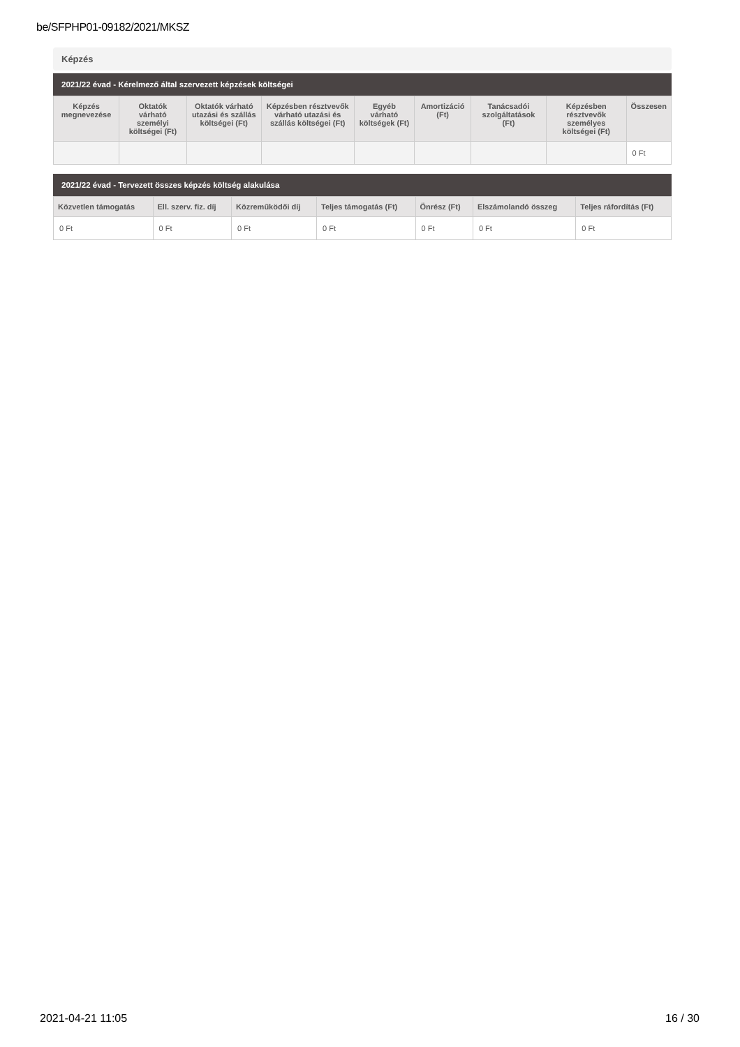be/SFPHP01-09182/2021/MKSZ
Képzés
2021/22 évad - Kérelmező által szervezett képzések költségei
| Képzés megnevezése | Oktatók várható személyi költségei (Ft) | Oktatók várható utazási és szállás költségei (Ft) | Képzésben résztvevők várható utazási és szállás költségei (Ft) | Egyéb várható költségek (Ft) | Amortizáció (Ft) | Tanácsadói szolgáltatások (Ft) | Képzésben résztvevők személyes költségei (Ft) | Összesen |
| --- | --- | --- | --- | --- | --- | --- | --- | --- |
| | | | | | | | | 0 Ft |
2021/22 évad - Tervezett összes képzés költség alakulása
| Közvetlen támogatás | Ell. szerv. fiz. díj | Közreműködői díj | Teljes támogatás (Ft) | Önrész (Ft) | Elszámolandó összeg | Teljes ráfordítás (Ft) |
| --- | --- | --- | --- | --- | --- | --- |
| 0 Ft | 0 Ft | 0 Ft | 0 Ft | 0 Ft | 0 Ft | 0 Ft |
2021-04-21 11:05 16 / 30